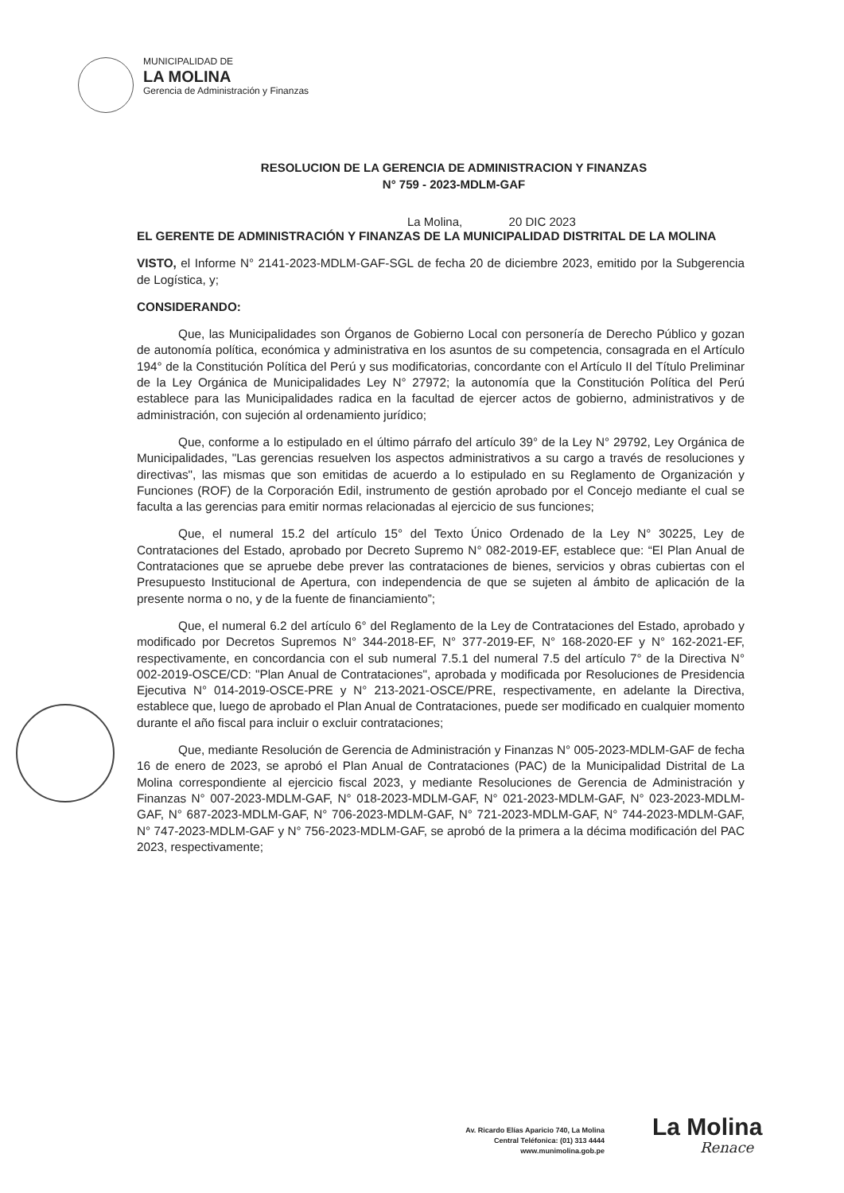MUNICIPALIDAD DE
LA MOLINA
Gerencia de Administración y Finanzas
RESOLUCION DE LA GERENCIA DE ADMINISTRACION Y FINANZAS
N° 759 - 2023-MDLM-GAF
La Molina, 20 DIC 2023
EL GERENTE DE ADMINISTRACIÓN Y FINANZAS DE LA MUNICIPALIDAD DISTRITAL DE LA MOLINA
VISTO, el Informe N° 2141-2023-MDLM-GAF-SGL de fecha 20 de diciembre 2023, emitido por la Subgerencia de Logística, y;
CONSIDERANDO:
Que, las Municipalidades son Órganos de Gobierno Local con personería de Derecho Público y gozan de autonomía política, económica y administrativa en los asuntos de su competencia, consagrada en el Artículo 194° de la Constitución Política del Perú y sus modificatorias, concordante con el Artículo II del Título Preliminar de la Ley Orgánica de Municipalidades Ley N° 27972; la autonomía que la Constitución Política del Perú establece para las Municipalidades radica en la facultad de ejercer actos de gobierno, administrativos y de administración, con sujeción al ordenamiento jurídico;
Que, conforme a lo estipulado en el último párrafo del artículo 39° de la Ley N° 29792, Ley Orgánica de Municipalidades, "Las gerencias resuelven los aspectos administrativos a su cargo a través de resoluciones y directivas", las mismas que son emitidas de acuerdo a lo estipulado en su Reglamento de Organización y Funciones (ROF) de la Corporación Edil, instrumento de gestión aprobado por el Concejo mediante el cual se faculta a las gerencias para emitir normas relacionadas al ejercicio de sus funciones;
Que, el numeral 15.2 del artículo 15° del Texto Único Ordenado de la Ley N° 30225, Ley de Contrataciones del Estado, aprobado por Decreto Supremo N° 082-2019-EF, establece que: “El Plan Anual de Contrataciones que se apruebe debe prever las contrataciones de bienes, servicios y obras cubiertas con el Presupuesto Institucional de Apertura, con independencia de que se sujeten al ámbito de aplicación de la presente norma o no, y de la fuente de financiamiento”;
Que, el numeral 6.2 del artículo 6° del Reglamento de la Ley de Contrataciones del Estado, aprobado y modificado por Decretos Supremos N° 344-2018-EF, N° 377-2019-EF, N° 168-2020-EF y N° 162-2021-EF, respectivamente, en concordancia con el sub numeral 7.5.1 del numeral 7.5 del artículo 7° de la Directiva N° 002-2019-OSCE/CD: "Plan Anual de Contrataciones", aprobada y modificada por Resoluciones de Presidencia Ejecutiva N° 014-2019-OSCE-PRE y N° 213-2021-OSCE/PRE, respectivamente, en adelante la Directiva, establece que, luego de aprobado el Plan Anual de Contrataciones, puede ser modificado en cualquier momento durante el año fiscal para incluir o excluir contrataciones;
Que, mediante Resolución de Gerencia de Administración y Finanzas N° 005-2023-MDLM-GAF de fecha 16 de enero de 2023, se aprobó el Plan Anual de Contrataciones (PAC) de la Municipalidad Distrital de La Molina correspondiente al ejercicio fiscal 2023, y mediante Resoluciones de Gerencia de Administración y Finanzas N° 007-2023-MDLM-GAF, N° 018-2023-MDLM-GAF, N° 021-2023-MDLM-GAF, N° 023-2023-MDLM-GAF, N° 687-2023-MDLM-GAF, N° 706-2023-MDLM-GAF, N° 721-2023-MDLM-GAF, N° 744-2023-MDLM-GAF, N° 747-2023-MDLM-GAF y N° 756-2023-MDLM-GAF, se aprobó de la primera a la décima modificación del PAC 2023, respectivamente;
La Molina
Av. Ricardo Elías Aparicio 740, La Molina
Central Teléfonica: (01) 313 4444
www.munimolina.gob.pe
Renace